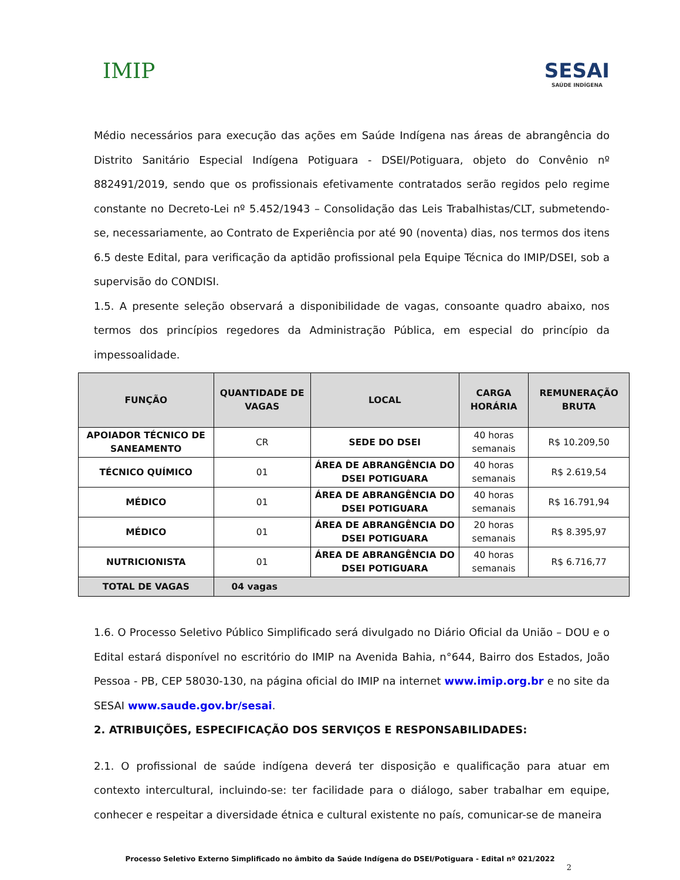IMIP SESAI
SAÚDE INDÍGENA
Médio necessários para execução das ações em Saúde Indígena nas áreas de abrangência do Distrito Sanitário Especial Indígena Potiguara - DSEI/Potiguara, objeto do Convênio nº 882491/2019, sendo que os profissionais efetivamente contratados serão regidos pelo regime constante no Decreto-Lei nº 5.452/1943 – Consolidação das Leis Trabalhistas/CLT, submetendo-se, necessariamente, ao Contrato de Experiência por até 90 (noventa) dias, nos termos dos itens 6.5 deste Edital, para verificação da aptidão profissional pela Equipe Técnica do IMIP/DSEI, sob a supervisão do CONDISI.
1.5. A presente seleção observará a disponibilidade de vagas, consoante quadro abaixo, nos termos dos princípios regedores da Administração Pública, em especial do princípio da impessoalidade.
| FUNÇÃO | QUANTIDADE DE VAGAS | LOCAL | CARGA HORÁRIA | REMUNERAÇÃO BRUTA |
| --- | --- | --- | --- | --- |
| APOIADOR TÉCNICO DE SANEAMENTO | CR | SEDE DO DSEI | 40 horas semanais | R$ 10.209,50 |
| TÉCNICO QUÍMICO | 01 | ÁREA DE ABRANGÊNCIA DO DSEI POTIGUARA | 40 horas semanais | R$ 2.619,54 |
| MÉDICO | 01 | ÁREA DE ABRANGÊNCIA DO DSEI POTIGUARA | 40 horas semanais | R$ 16.791,94 |
| MÉDICO | 01 | ÁREA DE ABRANGÊNCIA DO DSEI POTIGUARA | 20 horas semanais | R$ 8.395,97 |
| NUTRICIONISTA | 01 | ÁREA DE ABRANGÊNCIA DO DSEI POTIGUARA | 40 horas semanais | R$ 6.716,77 |
| TOTAL DE VAGAS | 04 vagas | | | |
1.6. O Processo Seletivo Público Simplificado será divulgado no Diário Oficial da União – DOU e o Edital estará disponível no escritório do IMIP na Avenida Bahia, n°644, Bairro dos Estados, João Pessoa - PB, CEP 58030-130, na página oficial do IMIP na internet www.imip.org.br e no site da SESAI www.saude.gov.br/sesai.
2. ATRIBUIÇÕES, ESPECIFICAÇÃO DOS SERVIÇOS E RESPONSABILIDADES:
2.1. O profissional de saúde indígena deverá ter disposição e qualificação para atuar em contexto intercultural, incluindo-se: ter facilidade para o diálogo, saber trabalhar em equipe, conhecer e respeitar a diversidade étnica e cultural existente no país, comunicar-se de maneira
Processo Seletivo Externo Simplificado no âmbito da Saúde Indígena do DSEI/Potiguara - Edital nº 021/2022
2